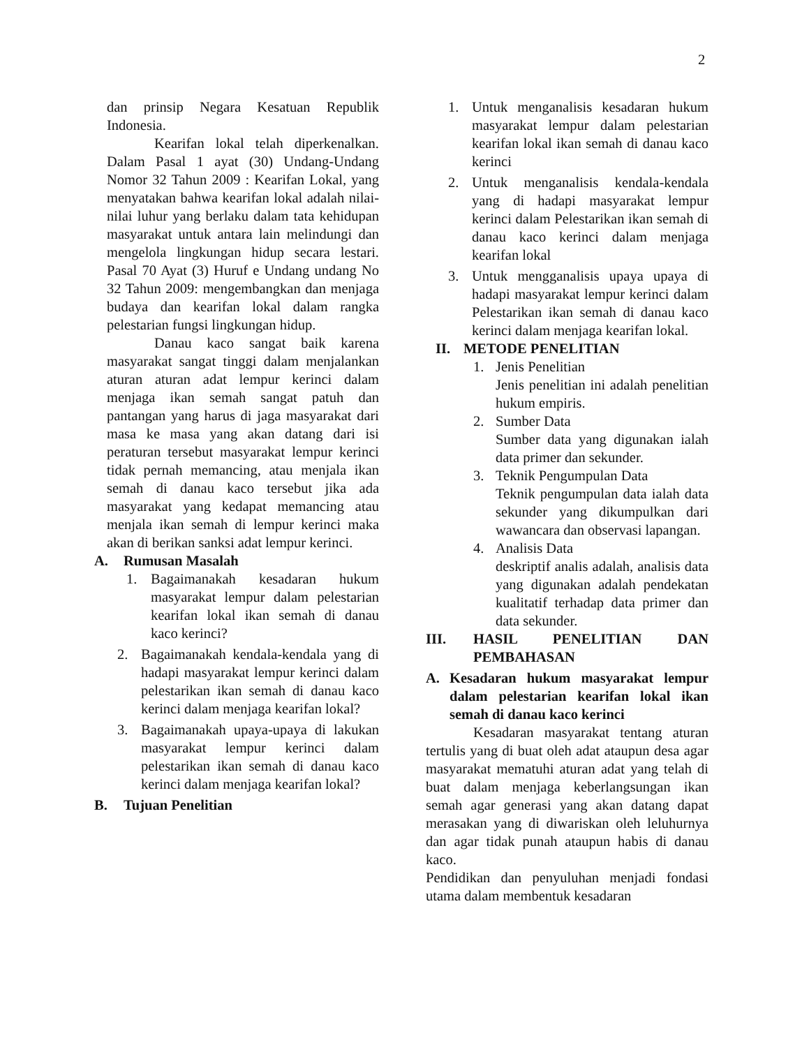2
dan prinsip Negara Kesatuan Republik Indonesia.
Kearifan lokal telah diperkenalkan. Dalam Pasal 1 ayat (30) Undang-Undang Nomor 32 Tahun 2009 : Kearifan Lokal, yang menyatakan bahwa kearifan lokal adalah nilai-nilai luhur yang berlaku dalam tata kehidupan masyarakat untuk antara lain melindungi dan mengelola lingkungan hidup secara lestari. Pasal 70 Ayat (3) Huruf e Undang undang No 32 Tahun 2009: mengembangkan dan menjaga budaya dan kearifan lokal dalam rangka pelestarian fungsi lingkungan hidup.
Danau kaco sangat baik karena masyarakat sangat tinggi dalam menjalankan aturan aturan adat lempur kerinci dalam menjaga ikan semah sangat patuh dan pantangan yang harus di jaga masyarakat dari masa ke masa yang akan datang dari isi peraturan tersebut masyarakat lempur kerinci tidak pernah memancing, atau menjala ikan semah di danau kaco tersebut jika ada masyarakat yang kedapat memancing atau menjala ikan semah di lempur kerinci maka akan di berikan sanksi adat lempur kerinci.
A. Rumusan Masalah
1. Bagaimanakah kesadaran hukum masyarakat lempur dalam pelestarian kearifan lokal ikan semah di danau kaco kerinci?
2. Bagaimanakah kendala-kendala yang di hadapi masyarakat lempur kerinci dalam pelestarikan ikan semah di danau kaco kerinci dalam menjaga kearifan lokal?
3. Bagaimanakah upaya-upaya di lakukan masyarakat lempur kerinci dalam pelestarikan ikan semah di danau kaco kerinci dalam menjaga kearifan lokal?
B. Tujuan Penelitian
1. Untuk menganalisis kesadaran hukum masyarakat lempur dalam pelestarian kearifan lokal ikan semah di danau kaco kerinci
2. Untuk menganalisis kendala-kendala yang di hadapi masyarakat lempur kerinci dalam Pelestarikan ikan semah di danau kaco kerinci dalam menjaga kearifan lokal
3. Untuk mengganalisis upaya upaya di hadapi masyarakat lempur kerinci dalam Pelestarikan ikan semah di danau kaco kerinci dalam menjaga kearifan lokal.
II. METODE PENELITIAN
1. Jenis Penelitian
Jenis penelitian ini adalah penelitian hukum empiris.
2. Sumber Data
Sumber data yang digunakan ialah data primer dan sekunder.
3. Teknik Pengumpulan Data
Teknik pengumpulan data ialah data sekunder yang dikumpulkan dari wawancara dan observasi lapangan.
4. Analisis Data
deskriptif analis adalah, analisis data yang digunakan adalah pendekatan kualitatif terhadap data primer dan data sekunder.
III. HASIL PENELITIAN DAN PEMBAHASAN
A. Kesadaran hukum masyarakat lempur dalam pelestarian kearifan lokal ikan semah di danau kaco kerinci
Kesadaran masyarakat tentang aturan tertulis yang di buat oleh adat ataupun desa agar masyarakat mematuhi aturan adat yang telah di buat dalam menjaga keberlangsungan ikan semah agar generasi yang akan datang dapat merasakan yang di diwariskan oleh leluhurnya dan agar tidak punah ataupun habis di danau kaco.
Pendidikan dan penyuluhan menjadi fondasi utama dalam membentuk kesadaran